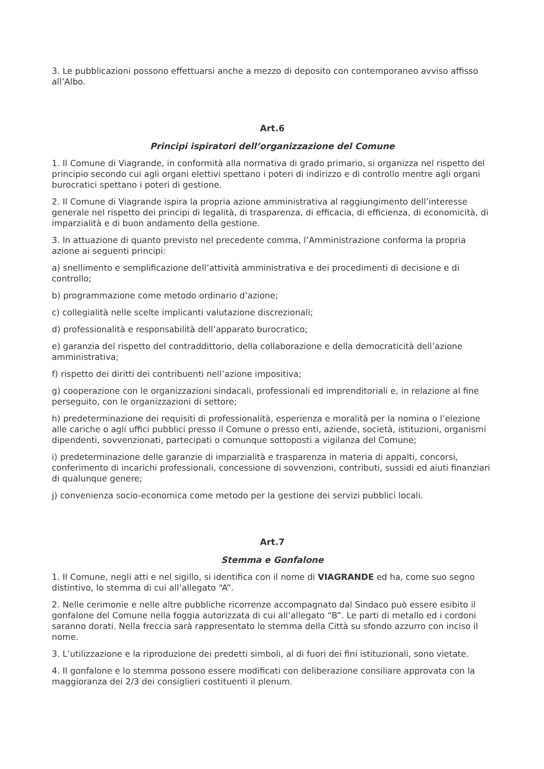3. Le pubblicazioni possono effettuarsi anche a mezzo di deposito con contemporaneo avviso affisso all’Albo.
Art.6
Principi ispiratori dell’organizzazione del Comune
1. Il Comune di Viagrande, in conformità alla normativa di grado primario, si organizza nel rispetto del principio secondo cui agli organi elettivi spettano i poteri di indirizzo e di controllo mentre agli organi burocratici spettano i poteri di gestione.
2. Il Comune di Viagrande ispira la propria azione amministrativa al raggiungimento dell’interesse generale nel rispetto dei principi di legalità, di trasparenza, di efficacia, di efficienza, di economicità, di imparzialità e di buon andamento della gestione.
3. In attuazione di quanto previsto nel precedente comma, l’Amministrazione conforma la propria azione ai seguenti principi:
a) snellimento e semplificazione dell’attività amministrativa e dei procedimenti di decisione e di controllo;
b) programmazione come metodo ordinario d’azione;
c) collegialità nelle scelte implicanti valutazione discrezionali;
d) professionalità e responsabilità dell’apparato burocratico;
e) garanzia del rispetto del contraddittorio, della collaborazione e della democraticità dell’azione amministrativa;
f) rispetto dei diritti dei contribuenti nell’azione impositiva;
g) cooperazione con le organizzazioni sindacali, professionali ed imprenditoriali e, in relazione al fine perseguito, con le organizzazioni di settore;
h) predeterminazione dei requisiti di professionalità, esperienza e moralità per la nomina o l’elezione alle cariche o agli uffici pubblici presso il Comune o presso enti, aziende, società, istituzioni, organismi dipendenti, sovvenzionati, partecipati o comunque sottoposti a vigilanza del Comune;
i) predeterminazione delle garanzie di imparzialità e trasparenza in materia di appalti, concorsi, conferimento di incarichi professionali, concessione di sovvenzioni, contributi, sussidi ed aiuti finanziari di qualunque genere;
j) convenienza socio-economica come metodo per la gestione dei servizi pubblici locali.
Art.7
Stemma e Gonfalone
1. Il Comune, negli atti e nel sigillo, si identifica con il nome di VIAGRANDE ed ha, come suo segno distintivo, lo stemma di cui all’allegato “A”.
2. Nelle cerimonie e nelle altre pubbliche ricorrenze accompagnato dal Sindaco può essere esibito il gonfalone del Comune nella foggia autorizzata di cui all’allegato “B”. Le parti di metallo ed i cordoni saranno dorati. Nella freccia sarà rappresentato lo stemma della Città su sfondo azzurro con inciso il nome.
3. L’utilizzazione e la riproduzione dei predetti simboli, al di fuori dei fini istituzionali, sono vietate.
4. Il gonfalone e lo stemma possono essere modificati con deliberazione consiliare approvata con la maggioranza dei 2/3 dei consiglieri costituenti il plenum.